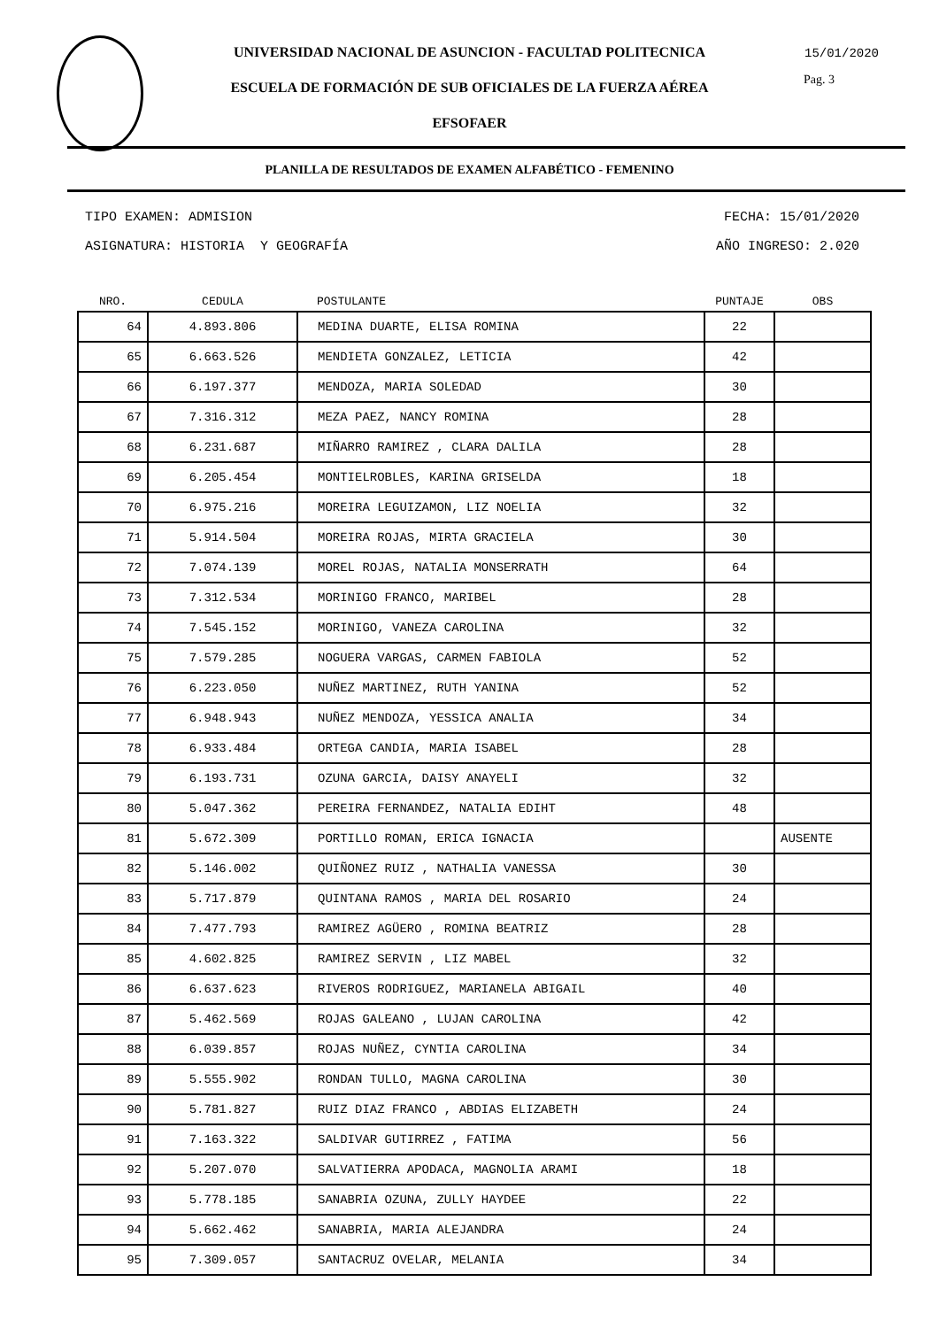UNIVERSIDAD NACIONAL DE ASUNCION - FACULTAD POLITECNICA
15/01/2020
Pag. 3
ESCUELA DE FORMACIÓN DE SUB OFICIALES DE LA FUERZA AÉREA
EFSOFAER
PLANILLA DE RESULTADOS DE EXAMEN ALFABÉTICO - FEMENINO
TIPO EXAMEN: ADMISION FECHA: 15/01/2020
ASIGNATURA: HISTORIA Y GEOGRAFÍA AÑO INGRESO: 2.020
| NRO. | CEDULA | POSTULANTE | PUNTAJE | OBS |
| --- | --- | --- | --- | --- |
| 64 | 4.893.806 | MEDINA DUARTE, ELISA ROMINA | 22 | |
| 65 | 6.663.526 | MENDIETA GONZALEZ, LETICIA | 42 | |
| 66 | 6.197.377 | MENDOZA, MARIA SOLEDAD | 30 | |
| 67 | 7.316.312 | MEZA PAEZ, NANCY ROMINA | 28 | |
| 68 | 6.231.687 | MIÑARRO RAMIREZ , CLARA DALILA | 28 | |
| 69 | 6.205.454 | MONTIELROBLES, KARINA GRISELDA | 18 | |
| 70 | 6.975.216 | MOREIRA LEGUIZAMON, LIZ NOELIA | 32 | |
| 71 | 5.914.504 | MOREIRA ROJAS, MIRTA GRACIELA | 30 | |
| 72 | 7.074.139 | MOREL ROJAS, NATALIA MONSERRATH | 64 | |
| 73 | 7.312.534 | MORINIGO FRANCO, MARIBEL | 28 | |
| 74 | 7.545.152 | MORINIGO, VANEZA CAROLINA | 32 | |
| 75 | 7.579.285 | NOGUERA VARGAS, CARMEN FABIOLA | 52 | |
| 76 | 6.223.050 | NUÑEZ MARTINEZ, RUTH YANINA | 52 | |
| 77 | 6.948.943 | NUÑEZ MENDOZA, YESSICA ANALIA | 34 | |
| 78 | 6.933.484 | ORTEGA CANDIA, MARIA ISABEL | 28 | |
| 79 | 6.193.731 | OZUNA GARCIA, DAISY ANAYELI | 32 | |
| 80 | 5.047.362 | PEREIRA FERNANDEZ, NATALIA EDIHT | 48 | |
| 81 | 5.672.309 | PORTILLO ROMAN, ERICA IGNACIA | | AUSENTE |
| 82 | 5.146.002 | QUIÑONEZ RUIZ , NATHALIA VANESSA | 30 | |
| 83 | 5.717.879 | QUINTANA RAMOS , MARIA DEL ROSARIO | 24 | |
| 84 | 7.477.793 | RAMIREZ AGÜERO , ROMINA BEATRIZ | 28 | |
| 85 | 4.602.825 | RAMIREZ SERVIN , LIZ MABEL | 32 | |
| 86 | 6.637.623 | RIVEROS RODRIGUEZ, MARIANELA ABIGAIL | 40 | |
| 87 | 5.462.569 | ROJAS GALEANO , LUJAN CAROLINA | 42 | |
| 88 | 6.039.857 | ROJAS NUÑEZ, CYNTIA CAROLINA | 34 | |
| 89 | 5.555.902 | RONDAN TULLO, MAGNA CAROLINA | 30 | |
| 90 | 5.781.827 | RUIZ DIAZ FRANCO , ABDIAS ELIZABETH | 24 | |
| 91 | 7.163.322 | SALDIVAR GUTIRREZ , FATIMA | 56 | |
| 92 | 5.207.070 | SALVATIERRA APODACA, MAGNOLIA ARAMI | 18 | |
| 93 | 5.778.185 | SANABRIA OZUNA, ZULLY HAYDEE | 22 | |
| 94 | 5.662.462 | SANABRIA, MARIA ALEJANDRA | 24 | |
| 95 | 7.309.057 | SANTACRUZ OVELAR, MELANIA | 34 | |